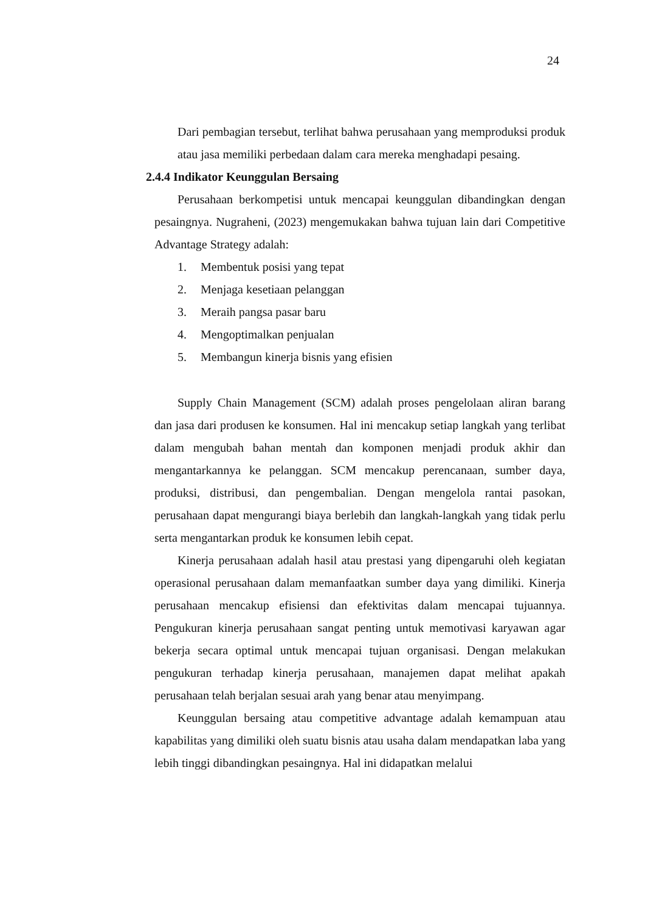24
Dari pembagian tersebut, terlihat bahwa perusahaan yang memproduksi produk atau jasa memiliki perbedaan dalam cara mereka menghadapi pesaing.
2.4.4 Indikator Keunggulan Bersaing
Perusahaan berkompetisi untuk mencapai keunggulan dibandingkan dengan pesaingnya. Nugraheni, (2023) mengemukakan bahwa tujuan lain dari Competitive Advantage Strategy adalah:
1. Membentuk posisi yang tepat
2. Menjaga kesetiaan pelanggan
3. Meraih pangsa pasar baru
4. Mengoptimalkan penjualan
5. Membangun kinerja bisnis yang efisien
Supply Chain Management (SCM) adalah proses pengelolaan aliran barang dan jasa dari produsen ke konsumen. Hal ini mencakup setiap langkah yang terlibat dalam mengubah bahan mentah dan komponen menjadi produk akhir dan mengantarkannya ke pelanggan. SCM mencakup perencanaan, sumber daya, produksi, distribusi, dan pengembalian. Dengan mengelola rantai pasokan, perusahaan dapat mengurangi biaya berlebih dan langkah-langkah yang tidak perlu serta mengantarkan produk ke konsumen lebih cepat.
Kinerja perusahaan adalah hasil atau prestasi yang dipengaruhi oleh kegiatan operasional perusahaan dalam memanfaatkan sumber daya yang dimiliki. Kinerja perusahaan mencakup efisiensi dan efektivitas dalam mencapai tujuannya. Pengukuran kinerja perusahaan sangat penting untuk memotivasi karyawan agar bekerja secara optimal untuk mencapai tujuan organisasi. Dengan melakukan pengukuran terhadap kinerja perusahaan, manajemen dapat melihat apakah perusahaan telah berjalan sesuai arah yang benar atau menyimpang.
Keunggulan bersaing atau competitive advantage adalah kemampuan atau kapabilitas yang dimiliki oleh suatu bisnis atau usaha dalam mendapatkan laba yang lebih tinggi dibandingkan pesaingnya. Hal ini didapatkan melalui